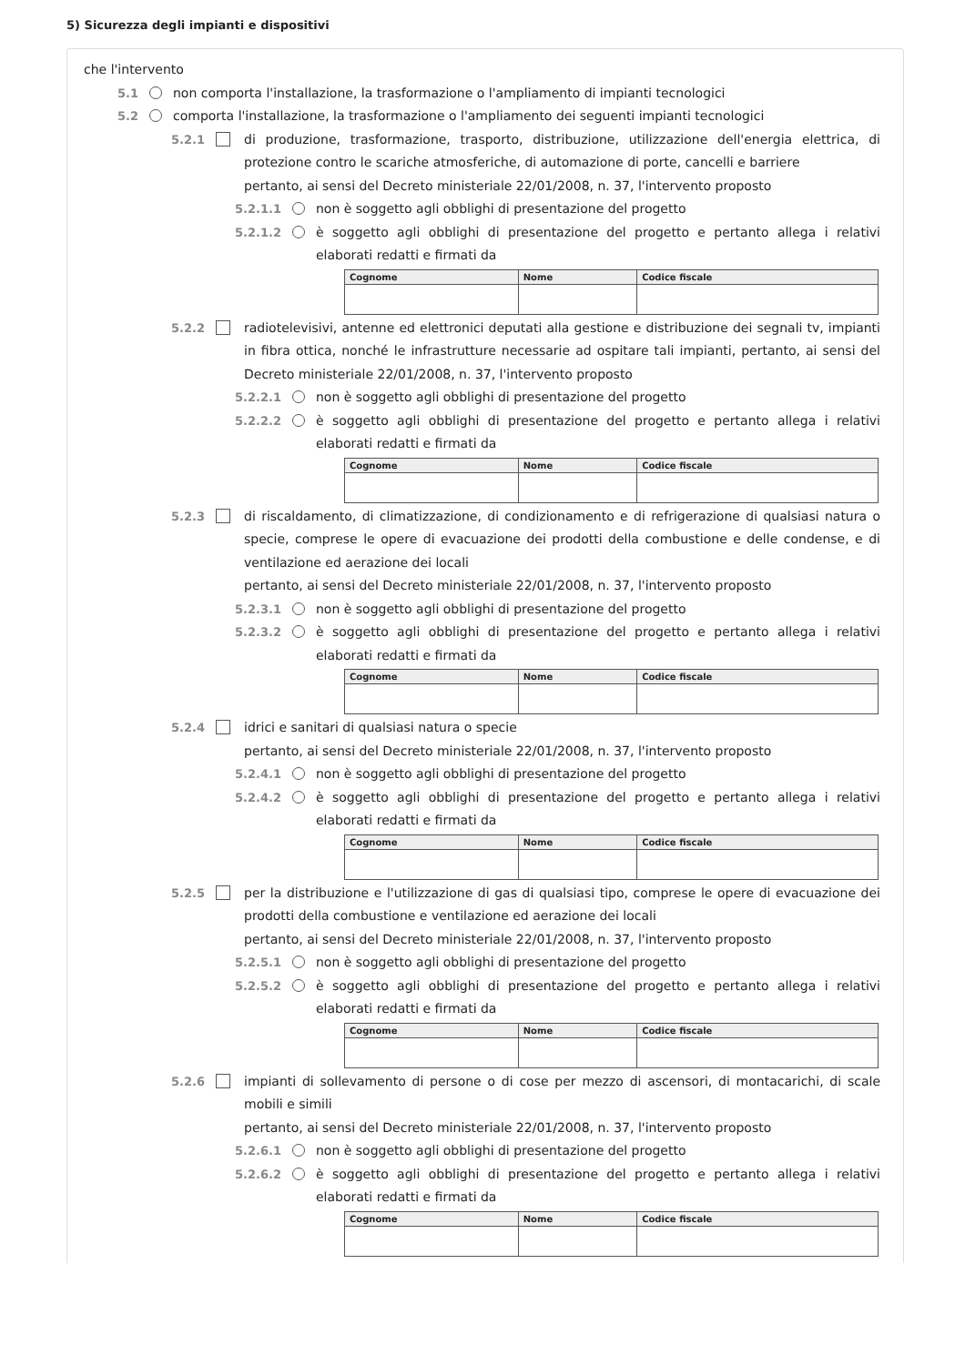5) Sicurezza degli impianti e dispositivi
che l'intervento
5.1 non comporta l'installazione, la trasformazione o l'ampliamento di impianti tecnologici
5.2 comporta l'installazione, la trasformazione o l'ampliamento dei seguenti impianti tecnologici
5.2.1 di produzione, trasformazione, trasporto, distribuzione, utilizzazione dell'energia elettrica, di protezione contro le scariche atmosferiche, di automazione di porte, cancelli e barriere
pertanto, ai sensi del Decreto ministeriale 22/01/2008, n. 37, l'intervento proposto
5.2.1.1 non è soggetto agli obblighi di presentazione del progetto
5.2.1.2 è soggetto agli obblighi di presentazione del progetto e pertanto allega i relativi elaborati redatti e firmati da
| Cognome | Nome | Codice fiscale |
| --- | --- | --- |
5.2.2 radiotelevisivi, antenne ed elettronici deputati alla gestione e distribuzione dei segnali tv, impianti in fibra ottica, nonché le infrastrutture necessarie ad ospitare tali impianti, pertanto, ai sensi del Decreto ministeriale 22/01/2008, n. 37, l'intervento proposto
5.2.2.1 non è soggetto agli obblighi di presentazione del progetto
5.2.2.2 è soggetto agli obblighi di presentazione del progetto e pertanto allega i relativi elaborati redatti e firmati da
| Cognome | Nome | Codice fiscale |
| --- | --- | --- |
5.2.3 di riscaldamento, di climatizzazione, di condizionamento e di refrigerazione di qualsiasi natura o specie, comprese le opere di evacuazione dei prodotti della combustione e delle condense, e di ventilazione ed aerazione dei locali
pertanto, ai sensi del Decreto ministeriale 22/01/2008, n. 37, l'intervento proposto
5.2.3.1 non è soggetto agli obblighi di presentazione del progetto
5.2.3.2 è soggetto agli obblighi di presentazione del progetto e pertanto allega i relativi elaborati redatti e firmati da
| Cognome | Nome | Codice fiscale |
| --- | --- | --- |
5.2.4 idrici e sanitari di qualsiasi natura o specie
pertanto, ai sensi del Decreto ministeriale 22/01/2008, n. 37, l'intervento proposto
5.2.4.1 non è soggetto agli obblighi di presentazione del progetto
5.2.4.2 è soggetto agli obblighi di presentazione del progetto e pertanto allega i relativi elaborati redatti e firmati da
| Cognome | Nome | Codice fiscale |
| --- | --- | --- |
5.2.5 per la distribuzione e l'utilizzazione di gas di qualsiasi tipo, comprese le opere di evacuazione dei prodotti della combustione e ventilazione ed aerazione dei locali
pertanto, ai sensi del Decreto ministeriale 22/01/2008, n. 37, l'intervento proposto
5.2.5.1 non è soggetto agli obblighi di presentazione del progetto
5.2.5.2 è soggetto agli obblighi di presentazione del progetto e pertanto allega i relativi elaborati redatti e firmati da
| Cognome | Nome | Codice fiscale |
| --- | --- | --- |
5.2.6 impianti di sollevamento di persone o di cose per mezzo di ascensori, di montacarichi, di scale mobili e simili
pertanto, ai sensi del Decreto ministeriale 22/01/2008, n. 37, l'intervento proposto
5.2.6.1 non è soggetto agli obblighi di presentazione del progetto
5.2.6.2 è soggetto agli obblighi di presentazione del progetto e pertanto allega i relativi elaborati redatti e firmati da
| Cognome | Nome | Codice fiscale |
| --- | --- | --- |